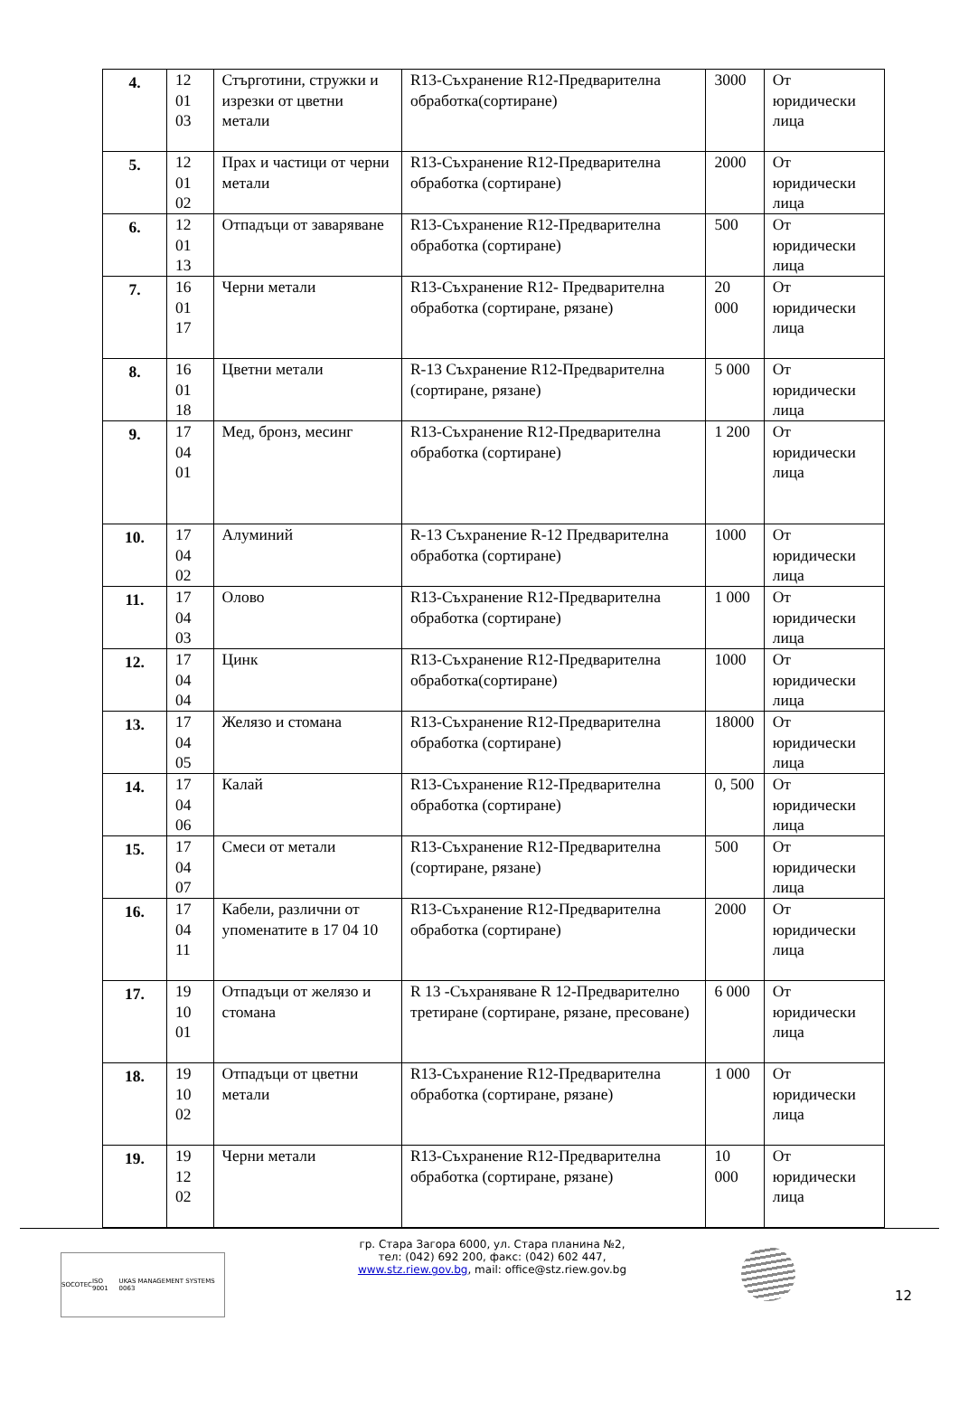| 4. | 12 01 03 | Стърготини, стружки и изрезки от цветни метали | R13-Съхранение R12-Предварителна обработка(сортиране) | 3000 | От юридически лица |
| 5. | 12 01 02 | Прах и частици от черни метали | R13-Съхранение R12-Предварителна обработка (сортиране) | 2000 | От юридически лица |
| 6. | 12 01 13 | Отпадъци от заваряване | R13-Съхранение R12-Предварителна обработка (сортиране) | 500 | От юридически лица |
| 7. | 16 01 17 | Черни метали | R13-Съхранение R12- Предварителна обработка (сортиране, рязане) | 20 000 | От юридически лица |
| 8. | 16 01 18 | Цветни метали | R-13 Съхранение R12-Предварителна (сортиране, рязане) | 5 000 | От юридически лица |
| 9. | 17 04 01 | Мед, бронз, месинг | R13-Съхранение R12-Предварителна обработка (сортиране) | 1 200 | От юридически лица |
| 10. | 17 04 02 | Алуминий | R-13 Съхранение R-12 Предварителна обработка (сортиране) | 1000 | От юридически лица |
| 11. | 17 04 03 | Олово | R13-Съхранение R12-Предварителна обработка (сортиране) | 1 000 | От юридически лица |
| 12. | 17 04 04 | Цинк | R13-Съхранение R12-Предварителна обработка(сортиране) | 1000 | От юридически лица |
| 13. | 17 04 05 | Желязо и стомана | R13-Съхранение R12-Предварителна обработка (сортиране) | 18000 | От юридически лица |
| 14. | 17 04 06 | Калай | R13-Съхранение R12-Предварителна обработка (сортиране) | 0, 500 | От юридически лица |
| 15. | 17 04 07 | Смеси от метали | R13-Съхранение R12-Предварителна (сортиране, рязане) | 500 | От юридически лица |
| 16. | 17 04 11 | Кабели, различни от упоменатите в 17 04 10 | R13-Съхранение R12-Предварителна обработка (сортиране) | 2000 | От юридически лица |
| 17. | 19 10 01 | Отпадъци от желязо и стомана | R 13 -Съхраняване R 12-Предварително третиране (сортиране, рязане, пресоване) | 6 000 | От юридически лица |
| 18. | 19 10 02 | Отпадъци от цветни метали | R13-Съхранение R12-Предварителна обработка (сортиране, рязане) | 1 000 | От юридически лица |
| 19. | 19 12 02 | Черни метали | R13-Съхранение R12-Предварителна обработка (сортиране, рязане) | 10 000 | От юридически лица |
SOCOTEC ISO 9001 UKAS MANAGEMENT SYSTEMS 0063
гр. Стара Загора 6000, ул. Стара планина №2,
тел: (042) 692 200, факс: (042) 602 447,
www.stz.riew.gov.bg, mail: office@stz.riew.gov.bg
12